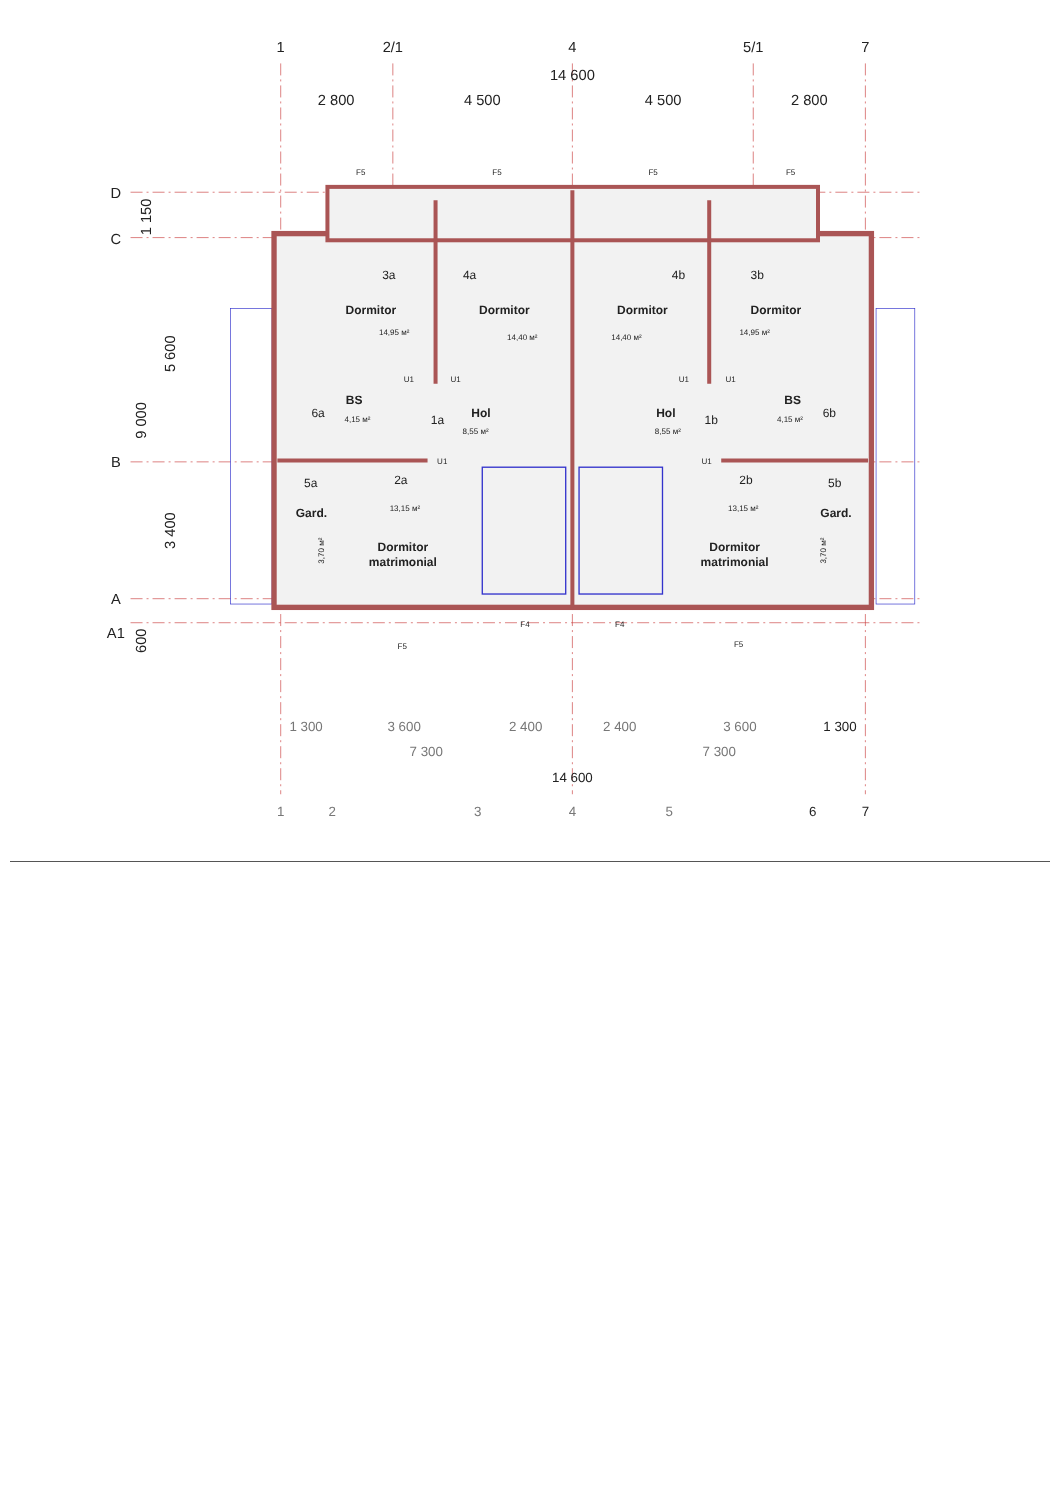1
2/1
4
5/1
7
14 600
2 800
4 500
4 500
2 800
D
C
B
A
A1
1 150
5 600
9 000
3 400
600
3a
4a
4b
3b
Dormitor
Dormitor
Dormitor
Dormitor
14,95 м²
14,40 м²
14,40 м²
14,95 м²
6a
BS
4,15 м²
1a
Hol
8,55 м²
Hol
8,55 м²
1b
BS
4,15 м²
6b
5a
2a
13,15 м²
2b
13,15 м²
5b
Gard.
Gard.
Dormitor
matrimonial
Dormitor
matrimonial
3,70 м²
3,70 м²
F5
F5
F5
F5
F5
F4
F4
F5
U1
U1
U1
U1
U1
U1
1 300
3 600
2 400
2 400
3 600
1 300
7 300
7 300
14 600
1
2
3
4
5
6
7